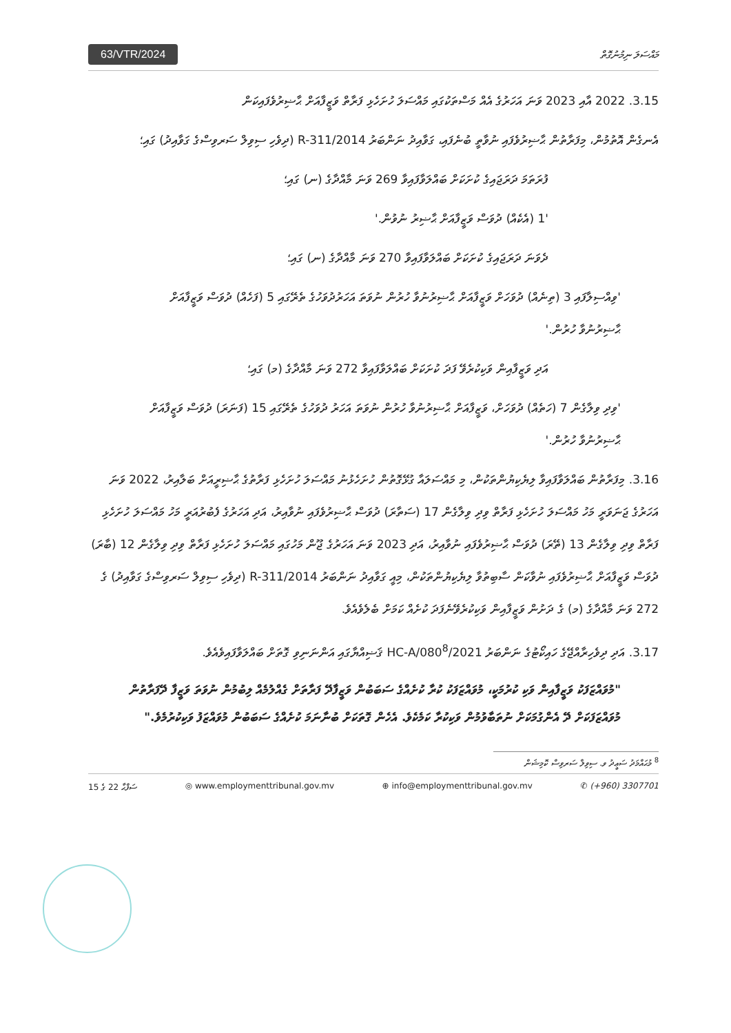63/VTR/2024 މައްސަލަ ނިމުނުގޮތް
3.15. 2022 އާއި 2023 ވަނަ އަހަރުގެ އެއް މަސްތަކުގައި މައްސަލަ ހުށަހެޅި ފަރާތް ވަޒީފާއަށް ޙާޟިރުވެފައިކަން
އެނގެން އޮތުމުން، މިފަރާތުން ޙާޟިރުވެފައި ނުވާތީ ބުނެފައި، ގަވާއިދު ނަންބަރު R-311/2014 (ދިވެހި ސިވިލް ސަރވިސްގެ ގަވާއިދު) ގައި؛
ފުރަތަމަ ދަރަޖައިގެ ކުށަކަށް ބައްލަވާފައިވާ 269 ވަނަ މާއްދާގެ (ނ) ގައި؛
'1 (އެކެއް) ދުވަސް ވަޒީފާއަށް ޙާޟިރު ނުވުން.'
ދެވަނަ ދަރަޖައިގެ ކުށަކަށް ބައްލަވާފައިވާ 270 ވަނަ މާއްދާގެ (ނ) ގައި؛
'ވިއްސިލާފައި 3 (ތިނެއް) ދުވަހަށް ވަޒީފާއަށް ޙާޟިރުނުވާ ހުރުން ނުވަތަ އަހަރުދުވަހުގެ ތެރޭގައި 5 (ފަހެއް) ދުވަސް ވަޒީފާއަށް ޙާޟިރުނުވާ ހުރުން.'
އަދި ވަޒީފާއިން ވަކިކުރެވޭ ފަދަ ކުށަކަށް ބައްލަވާފައިވާ 272 ވަނަ މާއްދާގެ (މ) ގައި؛
'ވިދި ވިލާގެން 7 (ހަތެއް) ދުވަހަށް، ވަޒީފާއަށް ޙާޟިރުނުވާ ހުރުން ނުވަތަ އަހަރު ދުވަހުގެ ތެރޭގައި 15 (ފަނަރަ) ދުވަސް ވަޒީފާއަށް ޙާޟިރުނުވާ ހުރުން.'
3.16. މިފަރާތުން ބައްލަވާފައިވާ ލިޔެކިޔުންތަކުން، މި މައްސަލައާ ގުޅޭގޮތުން ހުށަހެޅުނު މައްސަލަ ހުށަހެޅި ފަރާތުގެ ޙާޟިރީއަށް ބަލާއިރު، 2022 ވަނަ އަހަރުގެ ޖަނަވަރީ މަހު މައްސަލަ ހުށަހެޅި ފަރާތް ވިދި ވިލާގެން 17 (ސަތާރަ) ދުވަސް ޙާޟިރުވެފައި ނުވާއިރު، އަދި އަހަރުގެ ފެބުރުއަރީ މަހު މައްސަލަ ހުށަހެޅި ފަރާތް ވިދި ވިލާގެން 13 (ތޭރަ) ދުވަސް ޙާޟިރުވެފައި ނުވާއިރު، އަދި 2023 ވަނަ އަހަރުގެ ޖޫން މަހުގައި މައްސަލަ ހުށަހެޅި ފަރާތް ވިދި ވިލާގެން 12 (ބާރަ) ދުވަސް ވަޒީފާއަށް ޙާޟިރުވެފައި ނުވާކަން ސާބިތުވާ ލިޔެކިޔުންތަކުން، މިއީ ގަވާއިދު ނަންބަރު R-311/2014 (ދިވެހި ސިވިލް ސަރވިސްގެ ގަވާއިދު) ގެ 272 ވަނަ މާއްދާގެ (މ) ގެ ދަށުން ވަޒީފާއިން ވަކިކުރެވޭނެފަދަ ކުށެއް ކަމަށް ބެލެވެއެވެ.
3.17. އަދި ދިވެހިރާއްޖޭގެ ހައިކޯޓުގެ ނަންބަރު HC-A/080<sup>8</sup>/2021 ޤަޟިއްޔާގައި އަންނަނިވި ގޮތަށް ބައްލަވާފައިވެއެވެ.
"މުވައްޒަފަކު ވަޒީފާއިން ވަކި ކުރުމަކީ، މުވައްޒަފަކު ކުރާ ކުށެއްގެ ސަބަބުން ވަޒީފާދޭ ފަރާތަށް ގެއްލުމެއް ލިބުމުން ނުވަތަ ވަޒީފާ ދޭފަރާތުން މުވައްޒަފަކަށް ދޭ އެންގުމަކަށް ނުތަބާވުމުން ވަކިކުރާ ކަމެކެވެ. އެހެން ގޮތަކަށް ބުނާނަމަ ކުށެއްގެ ސަބަބުން މުވައްޒަފު ވަކިކުރުމެވެ."
<sup>8</sup> މުޙައްމަދު ސަޢީދު ވ. ސިވިލް ސަރވިސް ކޮމިޝަން
ސަފްޙާ 22 ގެ 15 ◎ www.employmenttribunal.gov.mv ⊕ info@employmenttribunal.gov.mv ✆ (+960) 3307701